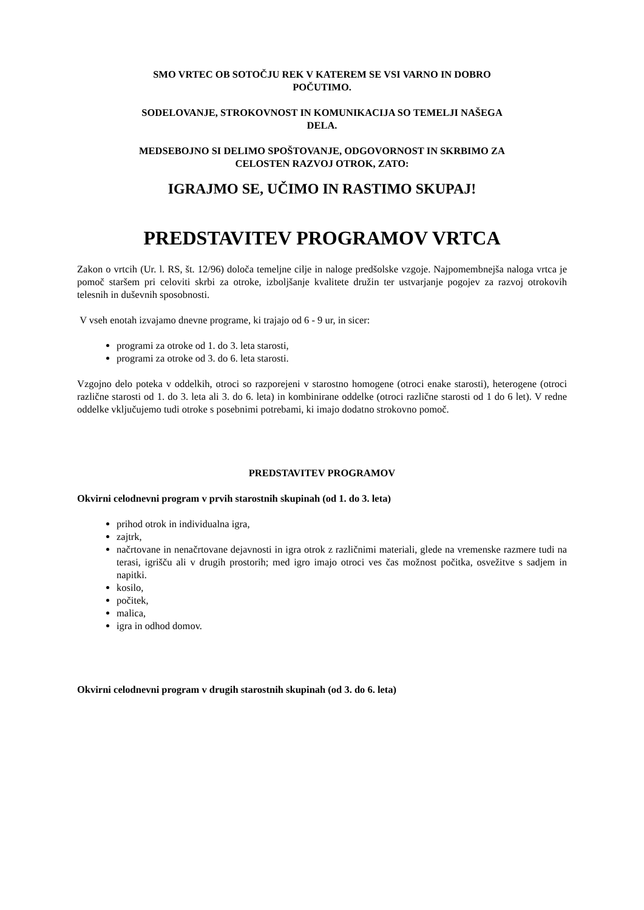SMO VRTEC OB SOTOČJU REK V KATEREM SE VSI VARNO IN DOBRO
POČUTIMO.
SODELOVANJE, STROKOVNOST IN KOMUNIKACIJA SO TEMELJI NAŠEGA
DELA.
MEDSEBOJNO SI DELIMO SPOŠTOVANJE, ODGOVORNOST IN SKRBIMO ZA
CELOSTEN RAZVOJ OTROK, ZATO:
IGRAJMO SE, UČIMO IN RASTIMO SKUPAJ!
PREDSTAVITEV PROGRAMOV VRTCA
Zakon o vrtcih (Ur. l. RS, št. 12/96) določa temeljne cilje in naloge predšolske vzgoje. Najpomembnejša naloga vrtca je pomoč staršem pri celoviti skrbi za otroke, izboljšanje kvalitete družin ter ustvarjanje pogojev za razvoj otrokovih telesnih in duševnih sposobnosti.
V vseh enotah izvajamo dnevne programe, ki trajajo od 6 - 9 ur, in sicer:
programi za otroke od 1. do 3. leta starosti,
programi za otroke od 3. do 6. leta starosti.
Vzgojno delo poteka v oddelkih, otroci so razporejeni v starostno homogene (otroci enake starosti), heterogene (otroci različne starosti od 1. do 3. leta ali 3. do 6. leta) in kombinirane oddelke (otroci različne starosti od 1 do 6 let). V redne oddelke vključujemo tudi otroke s posebnimi potrebami, ki imajo dodatno strokovno pomoč.
PREDSTAVITEV PROGRAMOV
Okvirni celodnevni program v prvih starostnih skupinah (od 1. do 3. leta)
prihod otrok in individualna igra,
zajtrk,
načrtovane in nenačrtovane dejavnosti in igra otrok z različnimi materiali, glede na vremenske razmere tudi na terasi, igrišču ali v drugih prostorih; med igro imajo otroci ves čas možnost počitka, osvežitve s sadjem in napitki.
kosilo,
počitek,
malica,
igra in odhod domov.
Okvirni celodnevni program v drugih starostnih skupinah (od 3. do 6. leta)